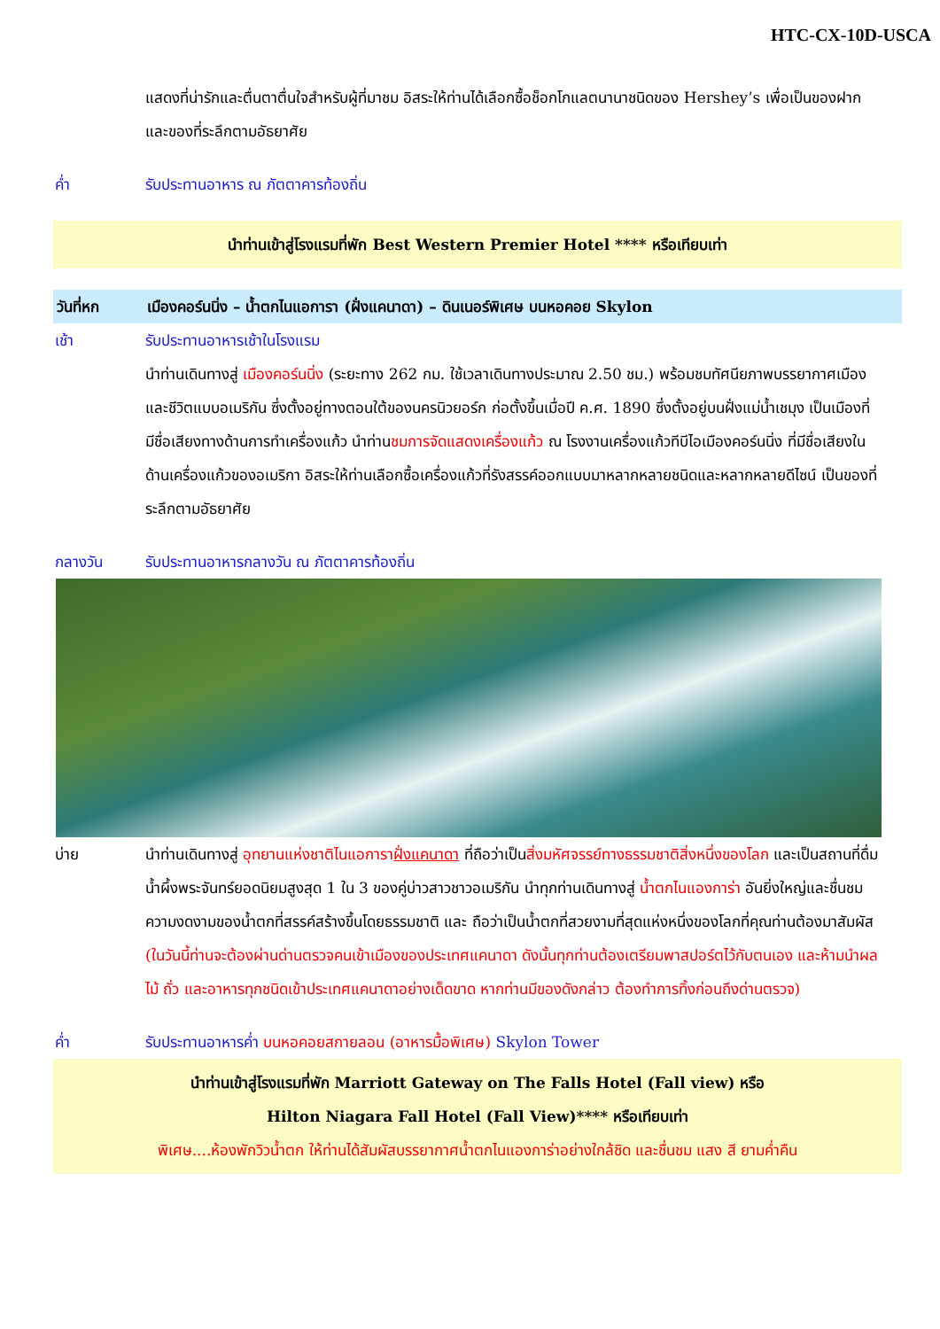HTC-CX-10D-USCA
แสดงที่น่ารักและตื่นตาตื่นใจสำหรับผู้ที่มาชม อิสระให้ท่านได้เลือกซื้อช็อกโกแลตนานาชนิดของ Hershey’s เพื่อเป็นของฝาก และของที่ระลึกตามอัธยาศัย
ค่ำ รับประทานอาหาร ณ ภัตตาคารท้องถิ่น
นำท่านเข้าสู่โรงแรมที่พัก Best Western Premier Hotel **** หรือเทียบเท่า
วันที่หก เมืองคอร์นนิ่ง – น้ำตกไนแอการา (ฝั่งแคนาดา) – ดินเนอร์พิเศษ บนหอคอย Skylon
เช้า รับประทานอาหารเช้าในโรงแรม
นำท่านเดินทางสู่ เมืองคอร์นนิ่ง (ระยะทาง 262 กม. ใช้เวลาเดินทางประมาณ 2.50 ชม.) พร้อมชมทัศนียภาพบรรยากาศเมืองและชีวิตแบบอเมริกัน ซึ่งตั้งอยู่ทางตอนใต้ของนครนิวยอร์ก ก่อตั้งขึ้นเมื่อปี ค.ศ. 1890 ซึ่งตั้งอยู่บนฝั่งแม่น้ำเชมุง เป็นเมืองที่มีชื่อเสียงทางด้านการทำเครื่องแก้ว นำท่านชมการจัดแสดงเครื่องแก้ว ณ โรงงานเครื่องแก้วทีบีไอเมืองคอร์นนิ่ง ที่มีชื่อเสียงในด้านเครื่องแก้วของอเมริกา อิสระให้ท่านเลือกซื้อเครื่องแก้วที่รังสรรค์ออกแบบมาหลากหลายชนิดและหลากหลายดีไซน์ เป็นของที่ระลึกตามอัธยาศัย
กลางวัน รับประทานอาหารกลางวัน ณ ภัตตาคารท้องถิ่น
บ่าย นำท่านเดินทางสู่ อุทยานแห่งชาติไนแอการาฝั่งแคนาดา ที่ถือว่าเป็นสิ่งมหัศจรรย์ทางธรรมชาติสิ่งหนึ่งของโลก และเป็นสถานที่ดื่มน้ำผึ้งพระจันทร์ยอดนิยมสูงสุด 1 ใน 3 ของคู่บ่าวสาวชาวอเมริกัน นำทุกท่านเดินทางสู่ น้ำตกไนแองการ่า อันยิ่งใหญ่และชื่นชมความงดงามของน้ำตกที่สรรค์สร้างขึ้นโดยธรรมชาติ และ ถือว่าเป็นน้ำตกที่สวยงามที่สุดแห่งหนึ่งของโลกที่คุณท่านต้องมาสัมผัส (ในวันนี้ท่านจะต้องผ่านด่านตรวจคนเข้าเมืองของประเทศแคนาดา ดังนั้นทุกท่านต้องเตรียมพาสปอร์ตไว้กับตนเอง และห้ามนำผลไม้ ถั่ว และอาหารทุกชนิดเข้าประเทศแคนาดาอย่างเด็ดขาด หากท่านมีของดังกล่าว ต้องทำการทิ้งก่อนถึงด่านตรวจ)
ค่ำ รับประทานอาหารค่ำ บนหอคอยสกายลอน (อาหารมื้อพิเศษ) Skylon Tower
นำท่านเข้าสู่โรงแรมที่พัก Marriott Gateway on The Falls Hotel (Fall view) หรือ
Hilton Niagara Fall Hotel (Fall View)**** หรือเทียบเท่า
พิเศษ....ห้องพักวิวน้ำตก ให้ท่านได้สัมผัสบรรยากาศน้ำตกไนแองการ่าอย่างใกล้ชิด และชื่นชม แสง สี ยามค่ำคืน